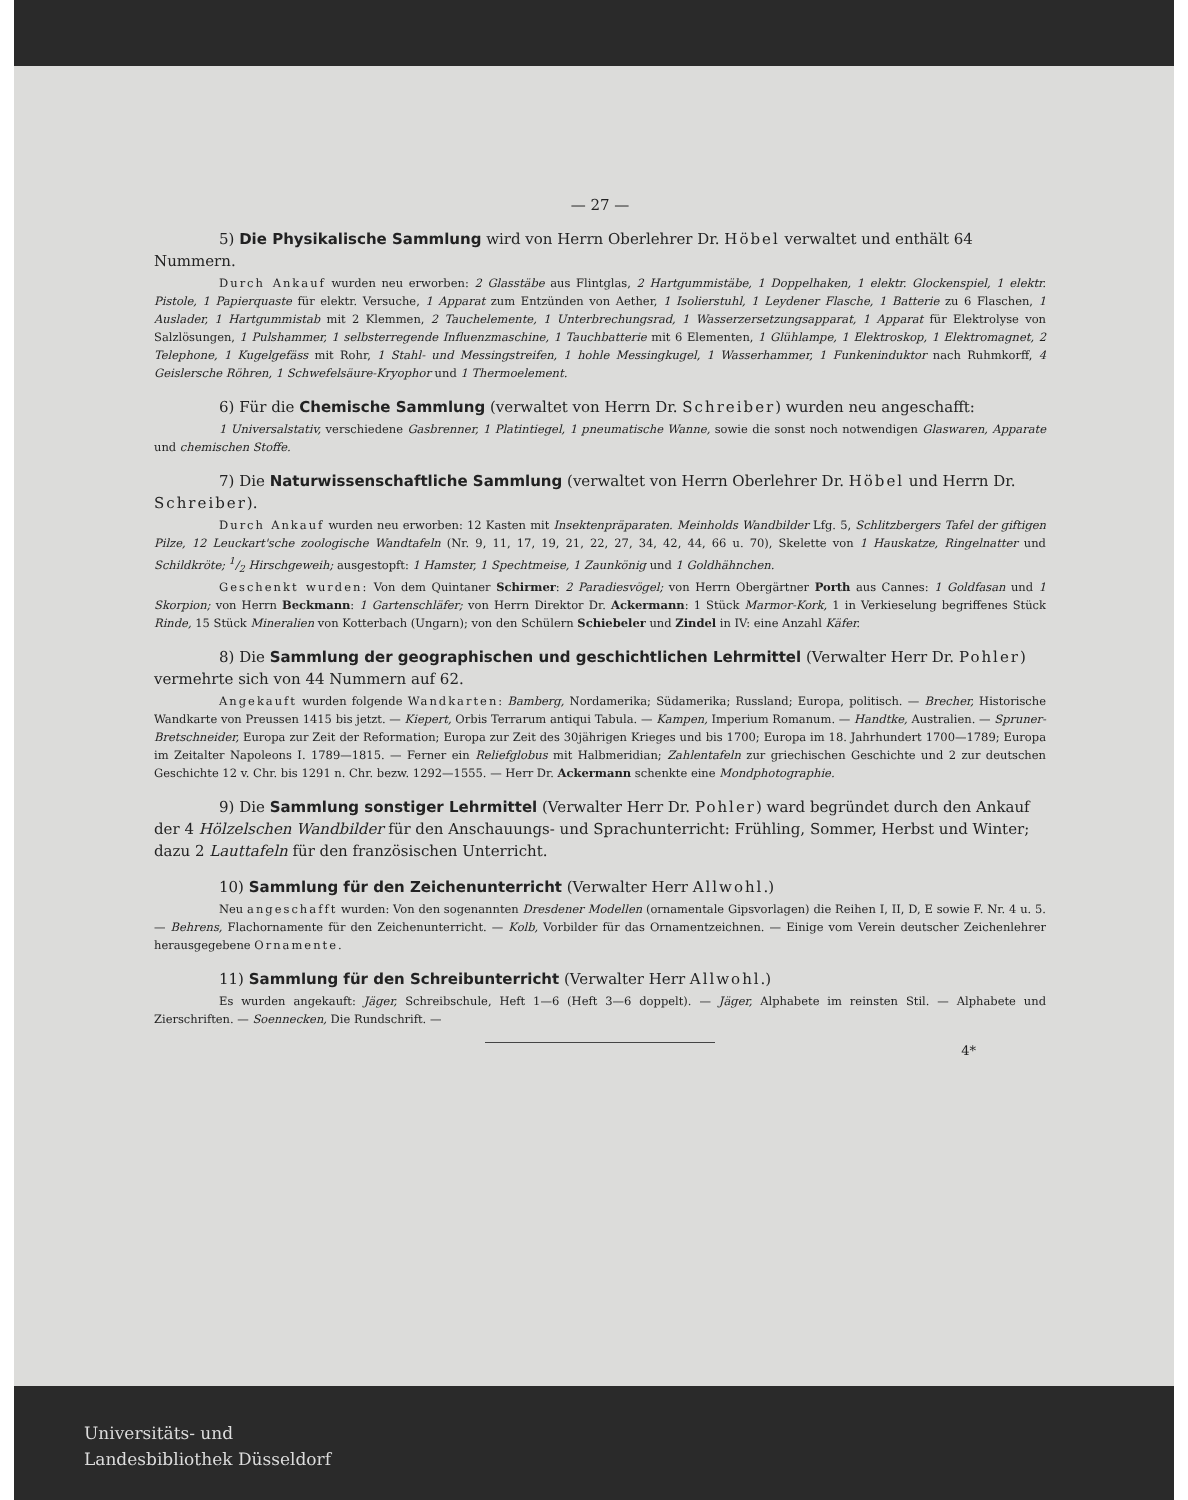— 27 —
5) Die Physikalische Sammlung wird von Herrn Oberlehrer Dr. Höbel verwaltet und enthält 64 Nummern.
Durch Ankauf wurden neu erworben: 2 Glasstäbe aus Flintglas, 2 Hartgummistäbe, 1 Doppelhaken, 1 elektr. Glockenspiel, 1 elektr. Pistole, 1 Papierquaste für elektr. Versuche, 1 Apparat zum Entzünden von Aether, 1 Isolierstuhl, 1 Leydener Flasche, 1 Batterie zu 6 Flaschen, 1 Auslader, 1 Hartgummistab mit 2 Klemmen, 2 Tauchelemente, 1 Unterbrechungsrad, 1 Wasserzersetzungsapparat, 1 Apparat für Elektrolyse von Salzlösungen, 1 Pulshammer, 1 selbsterregende Influenzmaschine, 1 Tauchbatterie mit 6 Elementen, 1 Glühlampe, 1 Elektroskop, 1 Elektromagnet, 2 Telephone, 1 Kugelgefäss mit Rohr, 1 Stahl- und Messingstreifen, 1 hohle Messingkugel, 1 Wasserhammer, 1 Funkeninduktor nach Ruhmkorff, 4 Geislersche Röhren, 1 Schwefelsäure-Kryophor und 1 Thermoelement.
6) Für die Chemische Sammlung (verwaltet von Herrn Dr. Schreiber) wurden neu angeschafft:
1 Universalstativ, verschiedene Gasbrenner, 1 Platintiegel, 1 pneumatische Wanne, sowie die sonst noch notwendigen Glaswaren, Apparate und chemischen Stoffe.
7) Die Naturwissenschaftliche Sammlung (verwaltet von Herrn Oberlehrer Dr. Höbel und Herrn Dr. Schreiber).
Durch Ankauf wurden neu erworben: 12 Kasten mit Insektenpräparaten. Meinholds Wandbilder Lfg. 5, Schlitzbergers Tafel der giftigen Pilze, 12 Leuckart'sche zoologische Wandtafeln (Nr. 9, 11, 17, 19, 21, 22, 27, 34, 42, 44, 66 u. 70), Skelette von 1 Hauskatze, Ringelnatter und Schildkröte; 1/2 Hirschgeweih; ausgestopft: 1 Hamster, 1 Spechtmeise, 1 Zaunkönig und 1 Goldhähnchen.
Geschenkt wurden: Von dem Quintaner Schirmer: 2 Paradiesvögel; von Herrn Obergärtner Porth aus Cannes: 1 Goldfasan und 1 Skorpion; von Herrn Beckmann: 1 Gartenschläfer; von Herrn Direktor Dr. Ackermann: 1 Stück Marmor-Kork, 1 in Verkieselung begriffenes Stück Rinde, 15 Stück Mineralien von Kotterbach (Ungarn); von den Schülern Schiebeler und Zindel in IV: eine Anzahl Käfer.
8) Die Sammlung der geographischen und geschichtlichen Lehrmittel (Verwalter Herr Dr. Pohler) vermehrte sich von 44 Nummern auf 62.
Angekauft wurden folgende Wandkarten: Bamberg, Nordamerika; Südamerika; Russland; Europa, politisch. — Brecher, Historische Wandkarte von Preussen 1415 bis jetzt. — Kiepert, Orbis Terrarum antiqui Tabula. — Kampen, Imperium Romanum. — Handtke, Australien. — Spruner-Bretschneider, Europa zur Zeit der Reformation; Europa zur Zeit des 30jährigen Krieges und bis 1700; Europa im 18. Jahrhundert 1700—1789; Europa im Zeitalter Napoleons I. 1789—1815. — Ferner ein Reliefglobus mit Halbmeridian; Zahlentafeln zur griechischen Geschichte und 2 zur deutschen Geschichte 12 v. Chr. bis 1291 n. Chr. bezw. 1292—1555. — Herr Dr. Ackermann schenkte eine Mondphotographie.
9) Die Sammlung sonstiger Lehrmittel (Verwalter Herr Dr. Pohler) ward begründet durch den Ankauf der 4 Hölzelschen Wandbilder für den Anschauungs- und Sprachunterricht: Frühling, Sommer, Herbst und Winter; dazu 2 Lauttafeln für den französischen Unterricht.
10) Sammlung für den Zeichenunterricht (Verwalter Herr Allwohl.)
Neu angeschafft wurden: Von den sogenannten Dresdener Modellen (ornamentale Gipsvorlagen) die Reihen I, II, D, E sowie F. Nr. 4 u. 5. — Behrens, Flachornamente für den Zeichenunterricht. — Kolb, Vorbilder für das Ornamentzeichnen. — Einige vom Verein deutscher Zeichenlehrer herausgegebene Ornamente.
11) Sammlung für den Schreibunterricht (Verwalter Herr Allwohl.)
Es wurden angekauft: Jäger, Schreibschule, Heft 1—6 (Heft 3—6 doppelt). — Jäger, Alphabete im reinsten Stil. — Alphabete und Zierschriften. — Soennecken, Die Rundschrift. —
4*
Universitäts- und
Landesbibliothek Düsseldorf